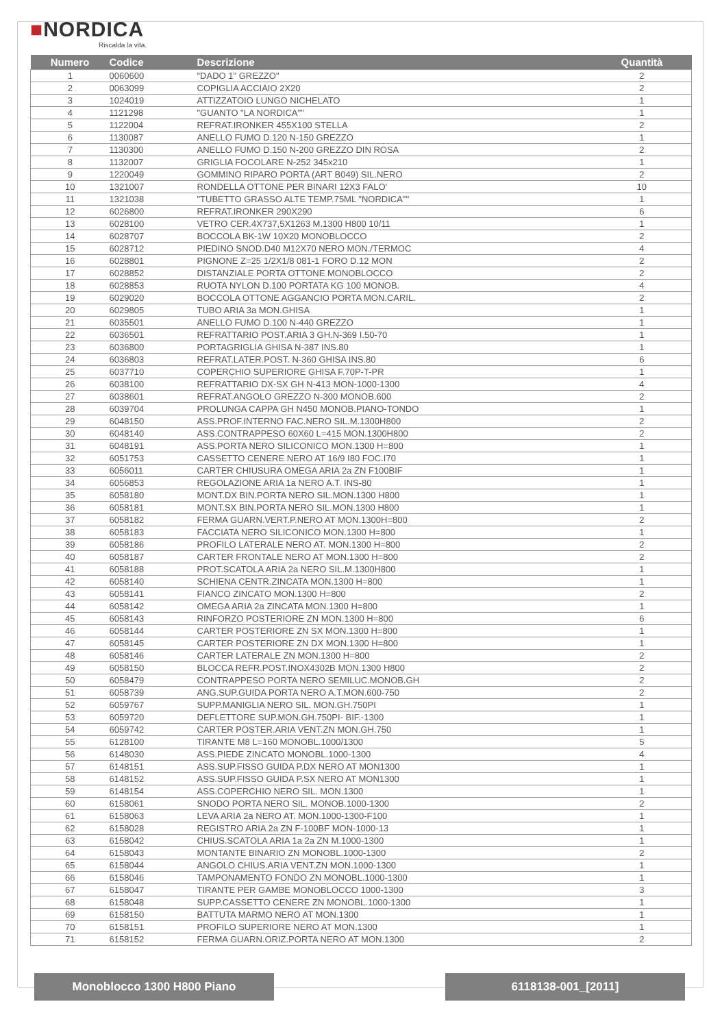■NORDICA
Riscalda la vita.
| Numero | Codice | Descrizione | Quantità |
| --- | --- | --- | --- |
| 1 | 0060600 | "DADO 1" GREZZO" | 2 |
| 2 | 0063099 | COPIGLIA ACCIAIO 2X20 | 2 |
| 3 | 1024019 | ATTIZZATOIO LUNGO NICHELATO | 1 |
| 4 | 1121298 | "GUANTO "LA NORDICA"" | 1 |
| 5 | 1122004 | REFRAT.IRONKER 455X100 STELLA | 2 |
| 6 | 1130087 | ANELLO FUMO D.120 N-150 GREZZO | 1 |
| 7 | 1130300 | ANELLO FUMO D.150 N-200 GREZZO DIN ROSA | 2 |
| 8 | 1132007 | GRIGLIA FOCOLARE N-252 345x210 | 1 |
| 9 | 1220049 | GOMMINO RIPARO PORTA (ART B049) SIL.NERO | 2 |
| 10 | 1321007 | RONDELLA OTTONE PER BINARI 12X3 FALO' | 10 |
| 11 | 1321038 | "TUBETTO GRASSO ALTE TEMP.75ML "NORDICA"" | 1 |
| 12 | 6026800 | REFRAT.IRONKER 290X290 | 6 |
| 13 | 6028100 | VETRO CER.4X737,5X1263 M.1300 H800 10/11 | 1 |
| 14 | 6028707 | BOCCOLA BK-1W 10X20 MONOBLOCCO | 2 |
| 15 | 6028712 | PIEDINO SNOD.D40 M12X70 NERO MON./TERMOC | 4 |
| 16 | 6028801 | PIGNONE Z=25 1/2X1/8 081-1 FORO D.12 MON | 2 |
| 17 | 6028852 | DISTANZIALE PORTA OTTONE MONOBLOCCO | 2 |
| 18 | 6028853 | RUOTA NYLON D.100 PORTATA KG 100 MONOB. | 4 |
| 19 | 6029020 | BOCCOLA OTTONE AGGANCIO PORTA MON.CARIL. | 2 |
| 20 | 6029805 | TUBO ARIA 3a MON.GHISA | 1 |
| 21 | 6035501 | ANELLO FUMO D.100 N-440 GREZZO | 1 |
| 22 | 6036501 | REFRATTARIO POST.ARIA 3 GH.N-369 I.50-70 | 1 |
| 23 | 6036800 | PORTAGRIGLIA GHISA N-387 INS.80 | 1 |
| 24 | 6036803 | REFRAT.LATER.POST. N-360 GHISA INS.80 | 6 |
| 25 | 6037710 | COPERCHIO SUPERIORE GHISA F.70P-T-PR | 1 |
| 26 | 6038100 | REFRATTARIO DX-SX GH N-413 MON-1000-1300 | 4 |
| 27 | 6038601 | REFRAT.ANGOLO GREZZO N-300 MONOB.600 | 2 |
| 28 | 6039704 | PROLUNGA CAPPA GH N450 MONOB.PIANO-TONDO | 1 |
| 29 | 6048150 | ASS.PROF.INTERNO FAC.NERO SIL.M.1300H800 | 2 |
| 30 | 6048140 | ASS.CONTRAPPESO 60X60 L=415 MON.1300H800 | 2 |
| 31 | 6048191 | ASS.PORTA NERO SILICONICO MON.1300 H=800 | 1 |
| 32 | 6051753 | CASSETTO CENERE NERO AT 16/9 I80 FOC.I70 | 1 |
| 33 | 6056011 | CARTER CHIUSURA OMEGA ARIA 2a ZN F100BIF | 1 |
| 34 | 6056853 | REGOLAZIONE ARIA 1a NERO A.T. INS-80 | 1 |
| 35 | 6058180 | MONT.DX BIN.PORTA NERO SIL.MON.1300 H800 | 1 |
| 36 | 6058181 | MONT.SX BIN.PORTA NERO SIL.MON.1300 H800 | 1 |
| 37 | 6058182 | FERMA GUARN.VERT.P.NERO AT MON.1300H=800 | 2 |
| 38 | 6058183 | FACCIATA NERO SILICONICO MON.1300 H=800 | 1 |
| 39 | 6058186 | PROFILO LATERALE NERO AT. MON.1300 H=800 | 2 |
| 40 | 6058187 | CARTER FRONTALE NERO AT MON.1300 H=800 | 2 |
| 41 | 6058188 | PROT.SCATOLA ARIA 2a NERO SIL.M.1300H800 | 1 |
| 42 | 6058140 | SCHIENA CENTR.ZINCATA MON.1300 H=800 | 1 |
| 43 | 6058141 | FIANCO ZINCATO MON.1300 H=800 | 2 |
| 44 | 6058142 | OMEGA ARIA 2a ZINCATA MON.1300 H=800 | 1 |
| 45 | 6058143 | RINFORZO POSTERIORE ZN MON.1300 H=800 | 6 |
| 46 | 6058144 | CARTER POSTERIORE ZN SX MON.1300 H=800 | 1 |
| 47 | 6058145 | CARTER POSTERIORE ZN DX MON.1300 H=800 | 1 |
| 48 | 6058146 | CARTER LATERALE ZN MON.1300 H=800 | 2 |
| 49 | 6058150 | BLOCCA REFR.POST.INOX4302B MON.1300 H800 | 2 |
| 50 | 6058479 | CONTRAPPESO PORTA NERO SEMILUC.MONOB.GH | 2 |
| 51 | 6058739 | ANG.SUP.GUIDA PORTA NERO A.T.MON.600-750 | 2 |
| 52 | 6059767 | SUPP.MANIGLIA NERO SIL. MON.GH.750PI | 1 |
| 53 | 6059720 | DEFLETTORE SUP.MON.GH.750PI- BIF.-1300 | 1 |
| 54 | 6059742 | CARTER POSTER.ARIA VENT.ZN MON.GH.750 | 1 |
| 55 | 6128100 | TIRANTE M8 L=160 MONOBL.1000/1300 | 5 |
| 56 | 6148030 | ASS.PIEDE ZINCATO MONOBL.1000-1300 | 4 |
| 57 | 6148151 | ASS.SUP.FISSO GUIDA P.DX NERO AT MON1300 | 1 |
| 58 | 6148152 | ASS.SUP.FISSO GUIDA P.SX NERO AT MON1300 | 1 |
| 59 | 6148154 | ASS.COPERCHIO NERO SIL. MON.1300 | 1 |
| 60 | 6158061 | SNODO PORTA NERO SIL. MONOB.1000-1300 | 2 |
| 61 | 6158063 | LEVA ARIA 2a NERO AT. MON.1000-1300-F100 | 1 |
| 62 | 6158028 | REGISTRO ARIA 2a ZN F-100BF MON-1000-13 | 1 |
| 63 | 6158042 | CHIUS.SCATOLA ARIA 1a 2a ZN M.1000-1300 | 1 |
| 64 | 6158043 | MONTANTE BINARIO ZN MONOBL.1000-1300 | 2 |
| 65 | 6158044 | ANGOLO CHIUS.ARIA VENT.ZN MON.1000-1300 | 1 |
| 66 | 6158046 | TAMPONAMENTO FONDO ZN MONOBL.1000-1300 | 1 |
| 67 | 6158047 | TIRANTE PER GAMBE MONOBLOCCO 1000-1300 | 3 |
| 68 | 6158048 | SUPP.CASSETTO CENERE ZN MONOBL.1000-1300 | 1 |
| 69 | 6158150 | BATTUTA MARMO NERO AT MON.1300 | 1 |
| 70 | 6158151 | PROFILO SUPERIORE NERO AT MON.1300 | 1 |
| 71 | 6158152 | FERMA GUARN.ORIZ.PORTA NERO AT MON.1300 | 2 |
Monoblocco 1300 H800 Piano 6118138-001_[2011]